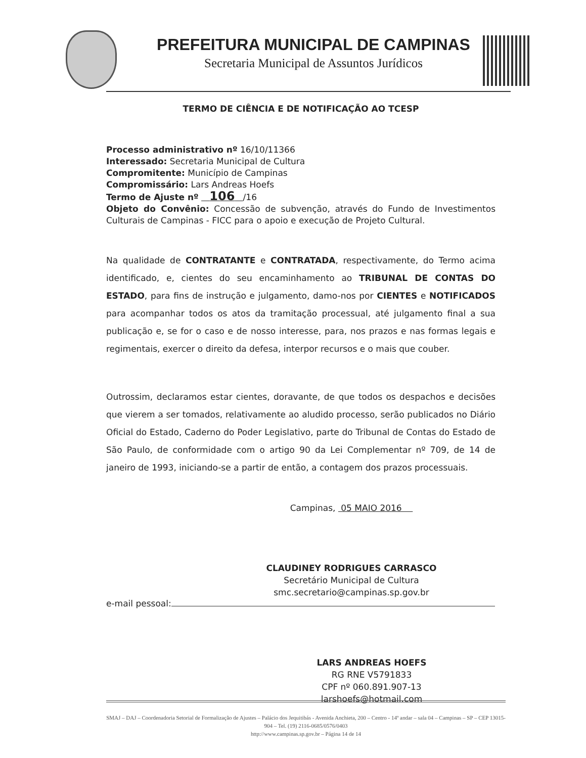PREFEITURA MUNICIPAL DE CAMPINAS
Secretaria Municipal de Assuntos Jurídicos
TERMO DE CIÊNCIA E DE NOTIFICAÇÃO AO TCESP
Processo administrativo nº 16/10/11366
Interessado: Secretaria Municipal de Cultura
Compromitente: Município de Campinas
Compromissário: Lars Andreas Hoefs
Termo de Ajuste nº 106 /16
Objeto do Convênio: Concessão de subvenção, através do Fundo de Investimentos Culturais de Campinas - FICC para o apoio e execução de Projeto Cultural.
Na qualidade de CONTRATANTE e CONTRATADA, respectivamente, do Termo acima identificado, e, cientes do seu encaminhamento ao TRIBUNAL DE CONTAS DO ESTADO, para fins de instrução e julgamento, damo-nos por CIENTES e NOTIFICADOS para acompanhar todos os atos da tramitação processual, até julgamento final a sua publicação e, se for o caso e de nosso interesse, para, nos prazos e nas formas legais e regimentais, exercer o direito da defesa, interpor recursos e o mais que couber.
Outrossim, declaramos estar cientes, doravante, de que todos os despachos e decisões que vierem a ser tomados, relativamente ao aludido processo, serão publicados no Diário Oficial do Estado, Caderno do Poder Legislativo, parte do Tribunal de Contas do Estado de São Paulo, de conformidade com o artigo 90 da Lei Complementar nº 709, de 14 de janeiro de 1993, iniciando-se a partir de então, a contagem dos prazos processuais.
Campinas, 05 MAIO 2016
CLAUDINEY RODRIGUES CARRASCO
Secretário Municipal de Cultura
smc.secretario@campinas.sp.gov.br
e-mail pessoal:
LARS ANDREAS HOEFS
RG RNE V5791833
CPF nº 060.891.907-13
larshoefs@hotmail.com
SMAJ – DAJ – Coordenadoria Setorial de Formalização de Ajustes – Palácio dos Jequitibás - Avenida Anchieta, 200 – Centro - 14º andar – sala 04 – Campinas – SP – CEP 13015-904 – Tel. (19) 2116-0685/0576/0403
http://www.campinas.sp.gov.br – Página 14 de 14